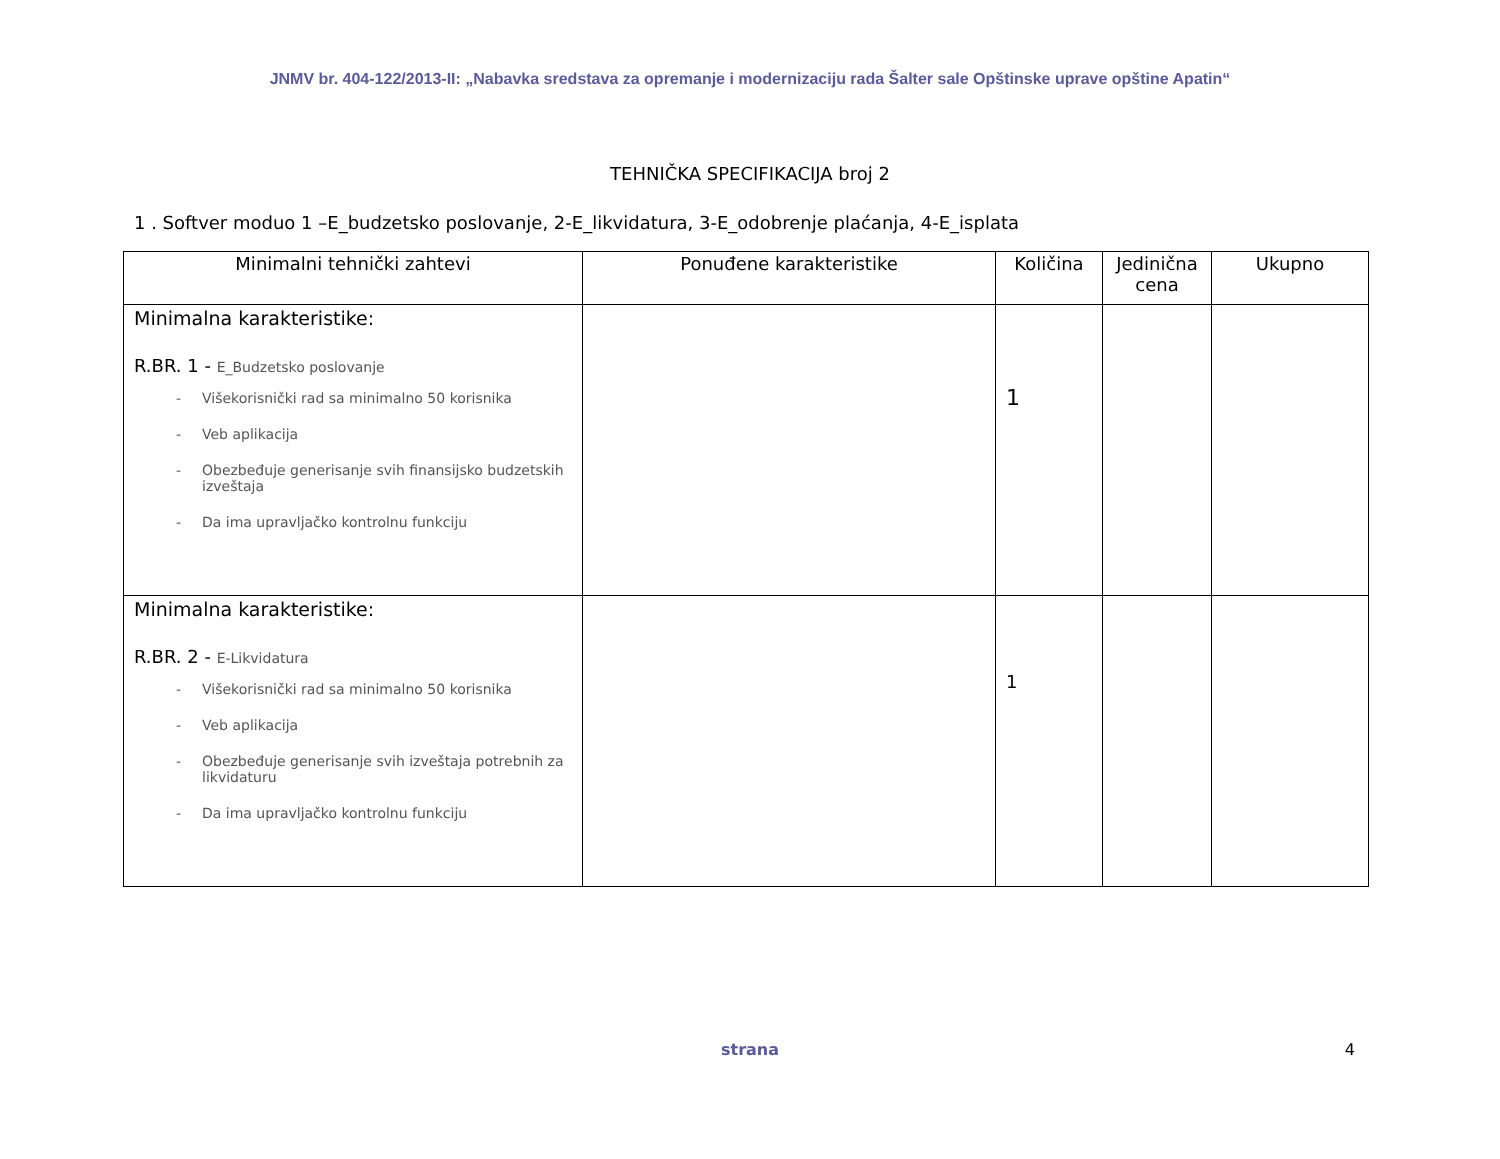JNMV br. 404-122/2013-II: „Nabavka sredstava za opremanje i modernizaciju rada Šalter sale Opštinske uprave opštine Apatin“
TEHNIČKA SPECIFIKACIJA broj 2
1 . Softver moduo 1 –E_budzetsko poslovanje, 2-E_likvidatura, 3-E_odobrenje plaćanja, 4-E_isplata
| Minimalni tehnički zahtevi | Ponuđene karakteristike | Količina | Jedinična cena | Ukupno |
| --- | --- | --- | --- | --- |
| Minimalna karakteristike: R.BR. 1 - E_Budzetsko poslovanje - Višekorisnički rad sa minimalno 50 korisnika - Veb aplikacija - Obezbeđuje generisanje svih finansijsko budzetskih izveštaja - Da ima upravljačko kontrolnu funkciju | | 1 | | |
| Minimalna karakteristike: R.BR. 2 - E-Likvidatura - Višekorisnički rad sa minimalno 50 korisnika - Veb aplikacija - Obezbeđuje generisanje svih izveštaja potrebnih za likvidaturu - Da ima upravljačko kontrolnu funkciju | | 1 | | |
strana
4